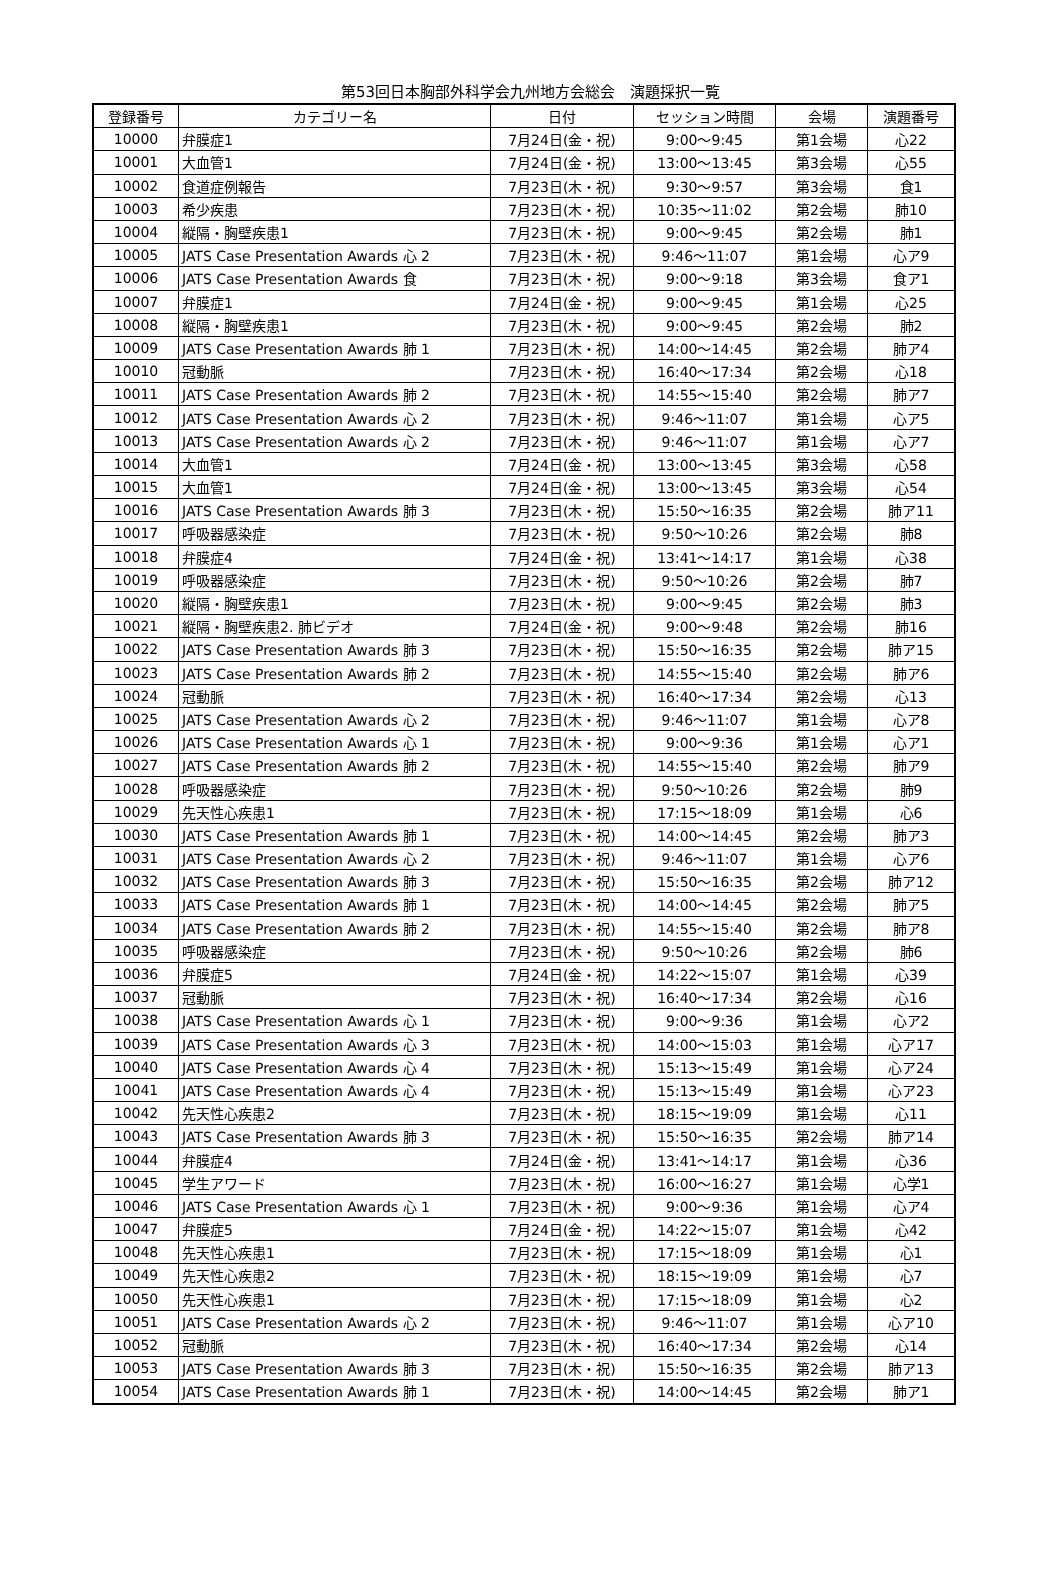第53回日本胸部外科学会九州地方会総会　演題採択一覧
| 登録番号 | カテゴリー名 | 日付 | セッション時間 | 会場 | 演題番号 |
| --- | --- | --- | --- | --- | --- |
| 10000 | 弁膜症1 | 7月24日(金・祝) | 9:00～9:45 | 第1会場 | 心22 |
| 10001 | 大血管1 | 7月24日(金・祝) | 13:00～13:45 | 第3会場 | 心55 |
| 10002 | 食道症例報告 | 7月23日(木・祝) | 9:30～9:57 | 第3会場 | 食1 |
| 10003 | 希少疾患 | 7月23日(木・祝) | 10:35～11:02 | 第2会場 | 肺10 |
| 10004 | 縦隔・胸壁疾患1 | 7月23日(木・祝) | 9:00～9:45 | 第2会場 | 肺1 |
| 10005 | JATS Case Presentation Awards 心 2 | 7月23日(木・祝) | 9:46～11:07 | 第1会場 | 心ア9 |
| 10006 | JATS Case Presentation Awards 食 | 7月23日(木・祝) | 9:00～9:18 | 第3会場 | 食ア1 |
| 10007 | 弁膜症1 | 7月24日(金・祝) | 9:00～9:45 | 第1会場 | 心25 |
| 10008 | 縦隔・胸壁疾患1 | 7月23日(木・祝) | 9:00～9:45 | 第2会場 | 肺2 |
| 10009 | JATS Case Presentation Awards 肺 1 | 7月23日(木・祝) | 14:00～14:45 | 第2会場 | 肺ア4 |
| 10010 | 冠動脈 | 7月23日(木・祝) | 16:40～17:34 | 第2会場 | 心18 |
| 10011 | JATS Case Presentation Awards 肺 2 | 7月23日(木・祝) | 14:55～15:40 | 第2会場 | 肺ア7 |
| 10012 | JATS Case Presentation Awards 心 2 | 7月23日(木・祝) | 9:46～11:07 | 第1会場 | 心ア5 |
| 10013 | JATS Case Presentation Awards 心 2 | 7月23日(木・祝) | 9:46～11:07 | 第1会場 | 心ア7 |
| 10014 | 大血管1 | 7月24日(金・祝) | 13:00～13:45 | 第3会場 | 心58 |
| 10015 | 大血管1 | 7月24日(金・祝) | 13:00～13:45 | 第3会場 | 心54 |
| 10016 | JATS Case Presentation Awards 肺 3 | 7月23日(木・祝) | 15:50～16:35 | 第2会場 | 肺ア11 |
| 10017 | 呼吸器感染症 | 7月23日(木・祝) | 9:50～10:26 | 第2会場 | 肺8 |
| 10018 | 弁膜症4 | 7月24日(金・祝) | 13:41～14:17 | 第1会場 | 心38 |
| 10019 | 呼吸器感染症 | 7月23日(木・祝) | 9:50～10:26 | 第2会場 | 肺7 |
| 10020 | 縦隔・胸壁疾患1 | 7月23日(木・祝) | 9:00～9:45 | 第2会場 | 肺3 |
| 10021 | 縦隔・胸壁疾患2. 肺ビデオ | 7月24日(金・祝) | 9:00～9:48 | 第2会場 | 肺16 |
| 10022 | JATS Case Presentation Awards 肺 3 | 7月23日(木・祝) | 15:50～16:35 | 第2会場 | 肺ア15 |
| 10023 | JATS Case Presentation Awards 肺 2 | 7月23日(木・祝) | 14:55～15:40 | 第2会場 | 肺ア6 |
| 10024 | 冠動脈 | 7月23日(木・祝) | 16:40～17:34 | 第2会場 | 心13 |
| 10025 | JATS Case Presentation Awards 心 2 | 7月23日(木・祝) | 9:46～11:07 | 第1会場 | 心ア8 |
| 10026 | JATS Case Presentation Awards 心 1 | 7月23日(木・祝) | 9:00～9:36 | 第1会場 | 心ア1 |
| 10027 | JATS Case Presentation Awards 肺 2 | 7月23日(木・祝) | 14:55～15:40 | 第2会場 | 肺ア9 |
| 10028 | 呼吸器感染症 | 7月23日(木・祝) | 9:50～10:26 | 第2会場 | 肺9 |
| 10029 | 先天性心疾患1 | 7月23日(木・祝) | 17:15～18:09 | 第1会場 | 心6 |
| 10030 | JATS Case Presentation Awards 肺 1 | 7月23日(木・祝) | 14:00～14:45 | 第2会場 | 肺ア3 |
| 10031 | JATS Case Presentation Awards 心 2 | 7月23日(木・祝) | 9:46～11:07 | 第1会場 | 心ア6 |
| 10032 | JATS Case Presentation Awards 肺 3 | 7月23日(木・祝) | 15:50～16:35 | 第2会場 | 肺ア12 |
| 10033 | JATS Case Presentation Awards 肺 1 | 7月23日(木・祝) | 14:00～14:45 | 第2会場 | 肺ア5 |
| 10034 | JATS Case Presentation Awards 肺 2 | 7月23日(木・祝) | 14:55～15:40 | 第2会場 | 肺ア8 |
| 10035 | 呼吸器感染症 | 7月23日(木・祝) | 9:50～10:26 | 第2会場 | 肺6 |
| 10036 | 弁膜症5 | 7月24日(金・祝) | 14:22～15:07 | 第1会場 | 心39 |
| 10037 | 冠動脈 | 7月23日(木・祝) | 16:40～17:34 | 第2会場 | 心16 |
| 10038 | JATS Case Presentation Awards 心 1 | 7月23日(木・祝) | 9:00～9:36 | 第1会場 | 心ア2 |
| 10039 | JATS Case Presentation Awards 心 3 | 7月23日(木・祝) | 14:00～15:03 | 第1会場 | 心ア17 |
| 10040 | JATS Case Presentation Awards 心 4 | 7月23日(木・祝) | 15:13～15:49 | 第1会場 | 心ア24 |
| 10041 | JATS Case Presentation Awards 心 4 | 7月23日(木・祝) | 15:13～15:49 | 第1会場 | 心ア23 |
| 10042 | 先天性心疾患2 | 7月23日(木・祝) | 18:15～19:09 | 第1会場 | 心11 |
| 10043 | JATS Case Presentation Awards 肺 3 | 7月23日(木・祝) | 15:50～16:35 | 第2会場 | 肺ア14 |
| 10044 | 弁膜症4 | 7月24日(金・祝) | 13:41～14:17 | 第1会場 | 心36 |
| 10045 | 学生アワード | 7月23日(木・祝) | 16:00～16:27 | 第1会場 | 心学1 |
| 10046 | JATS Case Presentation Awards 心 1 | 7月23日(木・祝) | 9:00～9:36 | 第1会場 | 心ア4 |
| 10047 | 弁膜症5 | 7月24日(金・祝) | 14:22～15:07 | 第1会場 | 心42 |
| 10048 | 先天性心疾患1 | 7月23日(木・祝) | 17:15～18:09 | 第1会場 | 心1 |
| 10049 | 先天性心疾患2 | 7月23日(木・祝) | 18:15～19:09 | 第1会場 | 心7 |
| 10050 | 先天性心疾患1 | 7月23日(木・祝) | 17:15～18:09 | 第1会場 | 心2 |
| 10051 | JATS Case Presentation Awards 心 2 | 7月23日(木・祝) | 9:46～11:07 | 第1会場 | 心ア10 |
| 10052 | 冠動脈 | 7月23日(木・祝) | 16:40～17:34 | 第2会場 | 心14 |
| 10053 | JATS Case Presentation Awards 肺 3 | 7月23日(木・祝) | 15:50～16:35 | 第2会場 | 肺ア13 |
| 10054 | JATS Case Presentation Awards 肺 1 | 7月23日(木・祝) | 14:00～14:45 | 第2会場 | 肺ア1 |